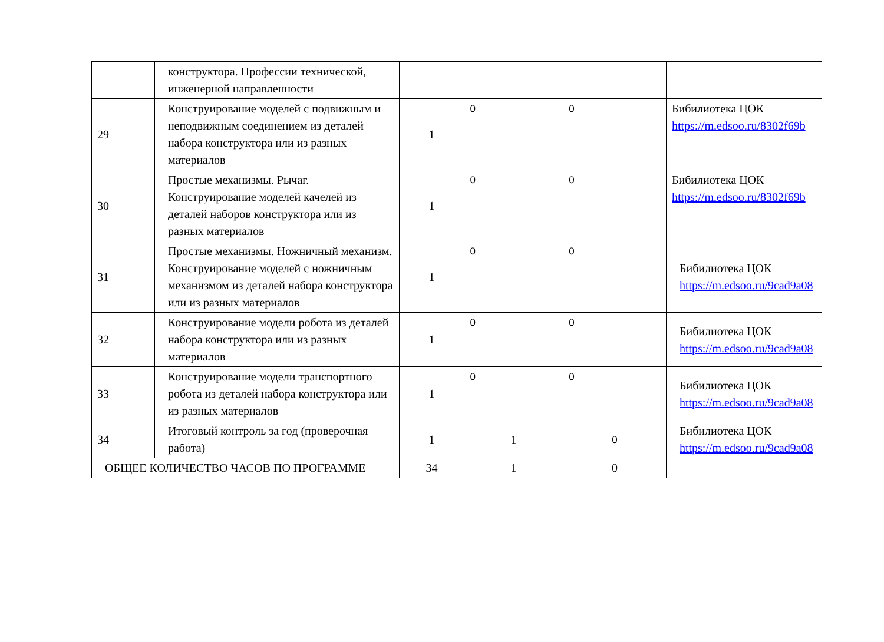| | конструктора. Профессии технической, инженерной направленности | | | | |
| 29 | Конструирование моделей с подвижным и неподвижным соединением из деталей набора конструктора или из разных материалов | 1 | 0 | 0 | Бибилиотека ЦОК https://m.edsoo.ru/8302f69b |
| 30 | Простые механизмы. Рычаг. Конструирование моделей качелей из деталей наборов конструктора или из разных материалов | 1 | 0 | 0 | Бибилиотека ЦОК https://m.edsoo.ru/8302f69b |
| 31 | Простые механизмы. Ножничный механизм. Конструирование моделей с ножничным механизмом из деталей набора конструктора или из разных материалов | 1 | 0 | 0 | Бибилиотека ЦОК https://m.edsoo.ru/9cad9a08 |
| 32 | Конструирование модели робота из деталей набора конструктора или из разных материалов | 1 | 0 | 0 | Бибилиотека ЦОК https://m.edsoo.ru/9cad9a08 |
| 33 | Конструирование модели транспортного робота из деталей набора конструктора или из разных материалов | 1 | 0 | 0 | Бибилиотека ЦОК https://m.edsoo.ru/9cad9a08 |
| 34 | Итоговый контроль за год (проверочная работа) | 1 | 1 | 0 | Бибилиотека ЦОК https://m.edsoo.ru/9cad9a08 |
| ОБЩЕЕ КОЛИЧЕСТВО ЧАСОВ ПО ПРОГРАММЕ | | 34 | 1 | 0 | |